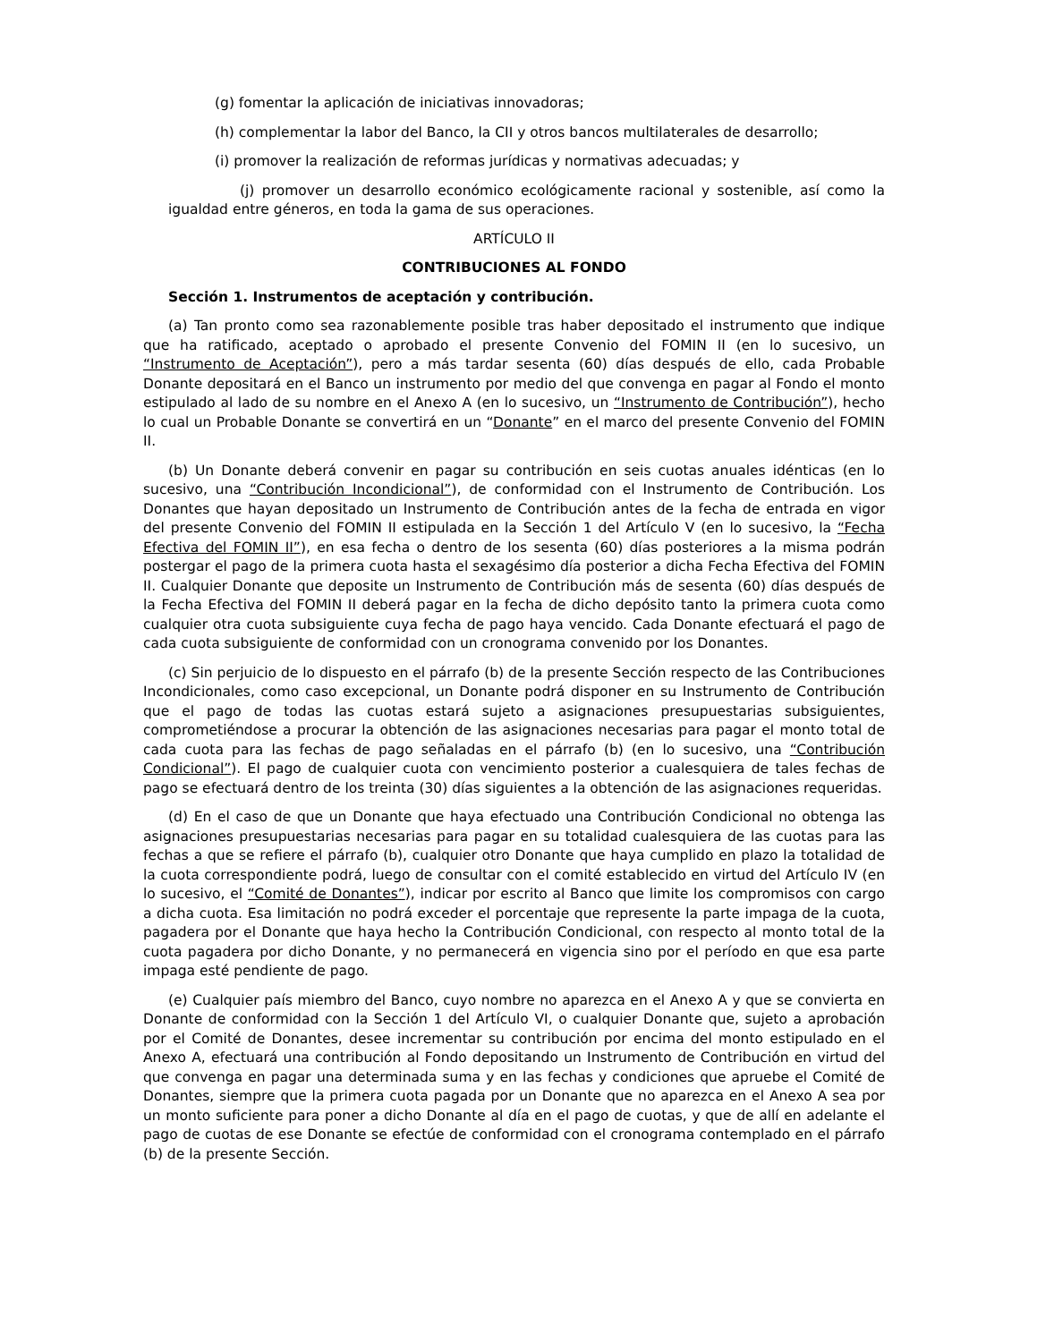(g) fomentar la aplicación de iniciativas innovadoras;
(h) complementar la labor del Banco, la CII y otros bancos multilaterales de desarrollo;
(i) promover la realización de reformas jurídicas y normativas adecuadas; y
(j) promover un desarrollo económico ecológicamente racional y sostenible, así como la igualdad entre géneros, en toda la gama de sus operaciones.
ARTÍCULO II
CONTRIBUCIONES AL FONDO
Sección 1. Instrumentos de aceptación y contribución.
(a) Tan pronto como sea razonablemente posible tras haber depositado el instrumento que indique que ha ratificado, aceptado o aprobado el presente Convenio del FOMIN II (en lo sucesivo, un “Instrumento de Aceptación”), pero a más tardar sesenta (60) días después de ello, cada Probable Donante depositará en el Banco un instrumento por medio del que convenga en pagar al Fondo el monto estipulado al lado de su nombre en el Anexo A (en lo sucesivo, un “Instrumento de Contribución”), hecho lo cual un Probable Donante se convertirá en un “Donante” en el marco del presente Convenio del FOMIN II.
(b) Un Donante deberá convenir en pagar su contribución en seis cuotas anuales idénticas (en lo sucesivo, una “Contribución Incondicional”), de conformidad con el Instrumento de Contribución. Los Donantes que hayan depositado un Instrumento de Contribución antes de la fecha de entrada en vigor del presente Convenio del FOMIN II estipulada en la Sección 1 del Artículo V (en lo sucesivo, la “Fecha Efectiva del FOMIN II”), en esa fecha o dentro de los sesenta (60) días posteriores a la misma podrán postergar el pago de la primera cuota hasta el sexagésimo día posterior a dicha Fecha Efectiva del FOMIN II. Cualquier Donante que deposite un Instrumento de Contribución más de sesenta (60) días después de la Fecha Efectiva del FOMIN II deberá pagar en la fecha de dicho depósito tanto la primera cuota como cualquier otra cuota subsiguiente cuya fecha de pago haya vencido. Cada Donante efectuará el pago de cada cuota subsiguiente de conformidad con un cronograma convenido por los Donantes.
(c) Sin perjuicio de lo dispuesto en el párrafo (b) de la presente Sección respecto de las Contribuciones Incondicionales, como caso excepcional, un Donante podrá disponer en su Instrumento de Contribución que el pago de todas las cuotas estará sujeto a asignaciones presupuestarias subsiguientes, comprometiéndose a procurar la obtención de las asignaciones necesarias para pagar el monto total de cada cuota para las fechas de pago señaladas en el párrafo (b) (en lo sucesivo, una “Contribución Condicional”). El pago de cualquier cuota con vencimiento posterior a cualesquiera de tales fechas de pago se efectuará dentro de los treinta (30) días siguientes a la obtención de las asignaciones requeridas.
(d) En el caso de que un Donante que haya efectuado una Contribución Condicional no obtenga las asignaciones presupuestarias necesarias para pagar en su totalidad cualesquiera de las cuotas para las fechas a que se refiere el párrafo (b), cualquier otro Donante que haya cumplido en plazo la totalidad de la cuota correspondiente podrá, luego de consultar con el comité establecido en virtud del Artículo IV (en lo sucesivo, el “Comité de Donantes”), indicar por escrito al Banco que limite los compromisos con cargo a dicha cuota. Esa limitación no podrá exceder el porcentaje que represente la parte impaga de la cuota, pagadera por el Donante que haya hecho la Contribución Condicional, con respecto al monto total de la cuota pagadera por dicho Donante, y no permanecerá en vigencia sino por el período en que esa parte impaga esté pendiente de pago.
(e) Cualquier país miembro del Banco, cuyo nombre no aparezca en el Anexo A y que se convierta en Donante de conformidad con la Sección 1 del Artículo VI, o cualquier Donante que, sujeto a aprobación por el Comité de Donantes, desee incrementar su contribución por encima del monto estipulado en el Anexo A, efectuará una contribución al Fondo depositando un Instrumento de Contribución en virtud del que convenga en pagar una determinada suma y en las fechas y condiciones que apruebe el Comité de Donantes, siempre que la primera cuota pagada por un Donante que no aparezca en el Anexo A sea por un monto suficiente para poner a dicho Donante al día en el pago de cuotas, y que de allí en adelante el pago de cuotas de ese Donante se efectúe de conformidad con el cronograma contemplado en el párrafo (b) de la presente Sección.